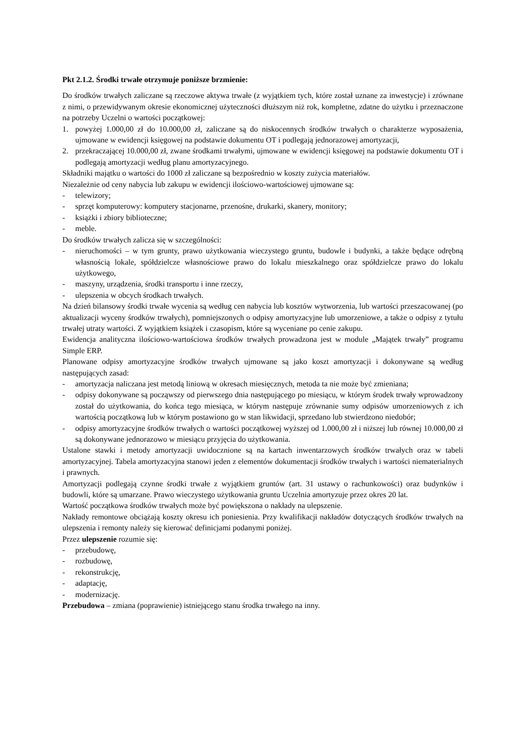Pkt 2.1.2. Środki trwałe otrzymuje poniższe brzmienie:
Do środków trwałych zaliczane są rzeczowe aktywa trwałe (z wyjątkiem tych, które został uznane za inwestycje) i zrównane z nimi, o przewidywanym okresie ekonomicznej użyteczności dłuższym niż rok, kompletne, zdatne do użytku i przeznaczone na potrzeby Uczelni o wartości początkowej:
1. powyżej 1.000,00 zł do 10.000,00 zł, zaliczane są do niskocennych środków trwałych o charakterze wyposażenia, ujmowane w ewidencji księgowej na podstawie dokumentu OT i podlegają jednorazowej amortyzacji,
2. przekraczającej 10.000,00 zł, zwane środkami trwałymi, ujmowane w ewidencji księgowej na podstawie dokumentu OT i podlegają amortyzacji według planu amortyzacyjnego.
Składniki majątku o wartości do 1000 zł zaliczane są bezpośrednio w koszty zużycia materiałów.
Niezależnie od ceny nabycia lub zakupu w ewidencji ilościowo-wartościowej ujmowane są:
- telewizory;
- sprzęt komputerowy: komputery stacjonarne, przenośne, drukarki, skanery, monitory;
- książki i zbiory biblioteczne;
- meble.
Do środków trwałych zalicza się w szczególności:
- nieruchomości – w tym grunty, prawo użytkowania wieczystego gruntu, budowle i budynki, a także będące odrębną własnością lokale, spółdzielcze własnościowe prawo do lokalu mieszkalnego oraz spółdzielcze prawo do lokalu użytkowego,
- maszyny, urządzenia, środki transportu i inne rzeczy,
- ulepszenia w obcych środkach trwałych.
Na dzień bilansowy środki trwałe wycenia są według cen nabycia lub kosztów wytworzenia, lub wartości przeszacowanej (po aktualizacji wyceny środków trwałych), pomniejszonych o odpisy amortyzacyjne lub umorzeniowe, a także o odpisy z tytułu trwałej utraty wartości. Z wyjątkiem książek i czasopism, które są wyceniane po cenie zakupu.
Ewidencja analityczna ilościowo-wartościowa środków trwałych prowadzona jest w module „Majątek trwały” programu Simple ERP.
Planowane odpisy amortyzacyjne środków trwałych ujmowane są jako koszt amortyzacji i dokonywane są według następujących zasad:
- amortyzacja naliczana jest metodą liniową w okresach miesięcznych, metoda ta nie może być zmieniana;
- odpisy dokonywane są począwszy od pierwszego dnia następującego po miesiącu, w którym środek trwały wprowadzony został do użytkowania, do końca tego miesiąca, w którym następuje zrównanie sumy odpisów umorzeniowych z ich wartością początkową lub w którym postawiono go w stan likwidacji, sprzedano lub stwierdzono niedobór;
- odpisy amortyzacyjne środków trwałych o wartości początkowej wyższej od 1.000,00 zł i niższej lub równej 10.000,00 zł są dokonywane jednorazowo w miesiącu przyjęcia do użytkowania.
Ustalone stawki i metody amortyzacji uwidocznione są na kartach inwentarzowych środków trwałych oraz w tabeli amortyzacyjnej. Tabela amortyzacyjna stanowi jeden z elementów dokumentacji środków trwałych i wartości niematerialnych i prawnych.
Amortyzacji podlegają czynne środki trwałe z wyjątkiem gruntów (art. 31 ustawy o rachunkowości) oraz budynków i budowli, które są umarzane. Prawo wieczystego użytkowania gruntu Uczelnia amortyzuje przez okres 20 lat.
Wartość początkowa środków trwałych może być powiększona o nakłady na ulepszenie.
Nakłady remontowe obciążają koszty okresu ich poniesienia. Przy kwalifikacji nakładów dotyczących środków trwałych na ulepszenia i remonty należy się kierować definicjami podanymi poniżej.
Przez ulepszenie rozumie się:
- przebudowę,
- rozbudowę,
- rekonstrukcję,
- adaptację,
- modernizację.
Przebudowa – zmiana (poprawienie) istniejącego stanu środka trwałego na inny.